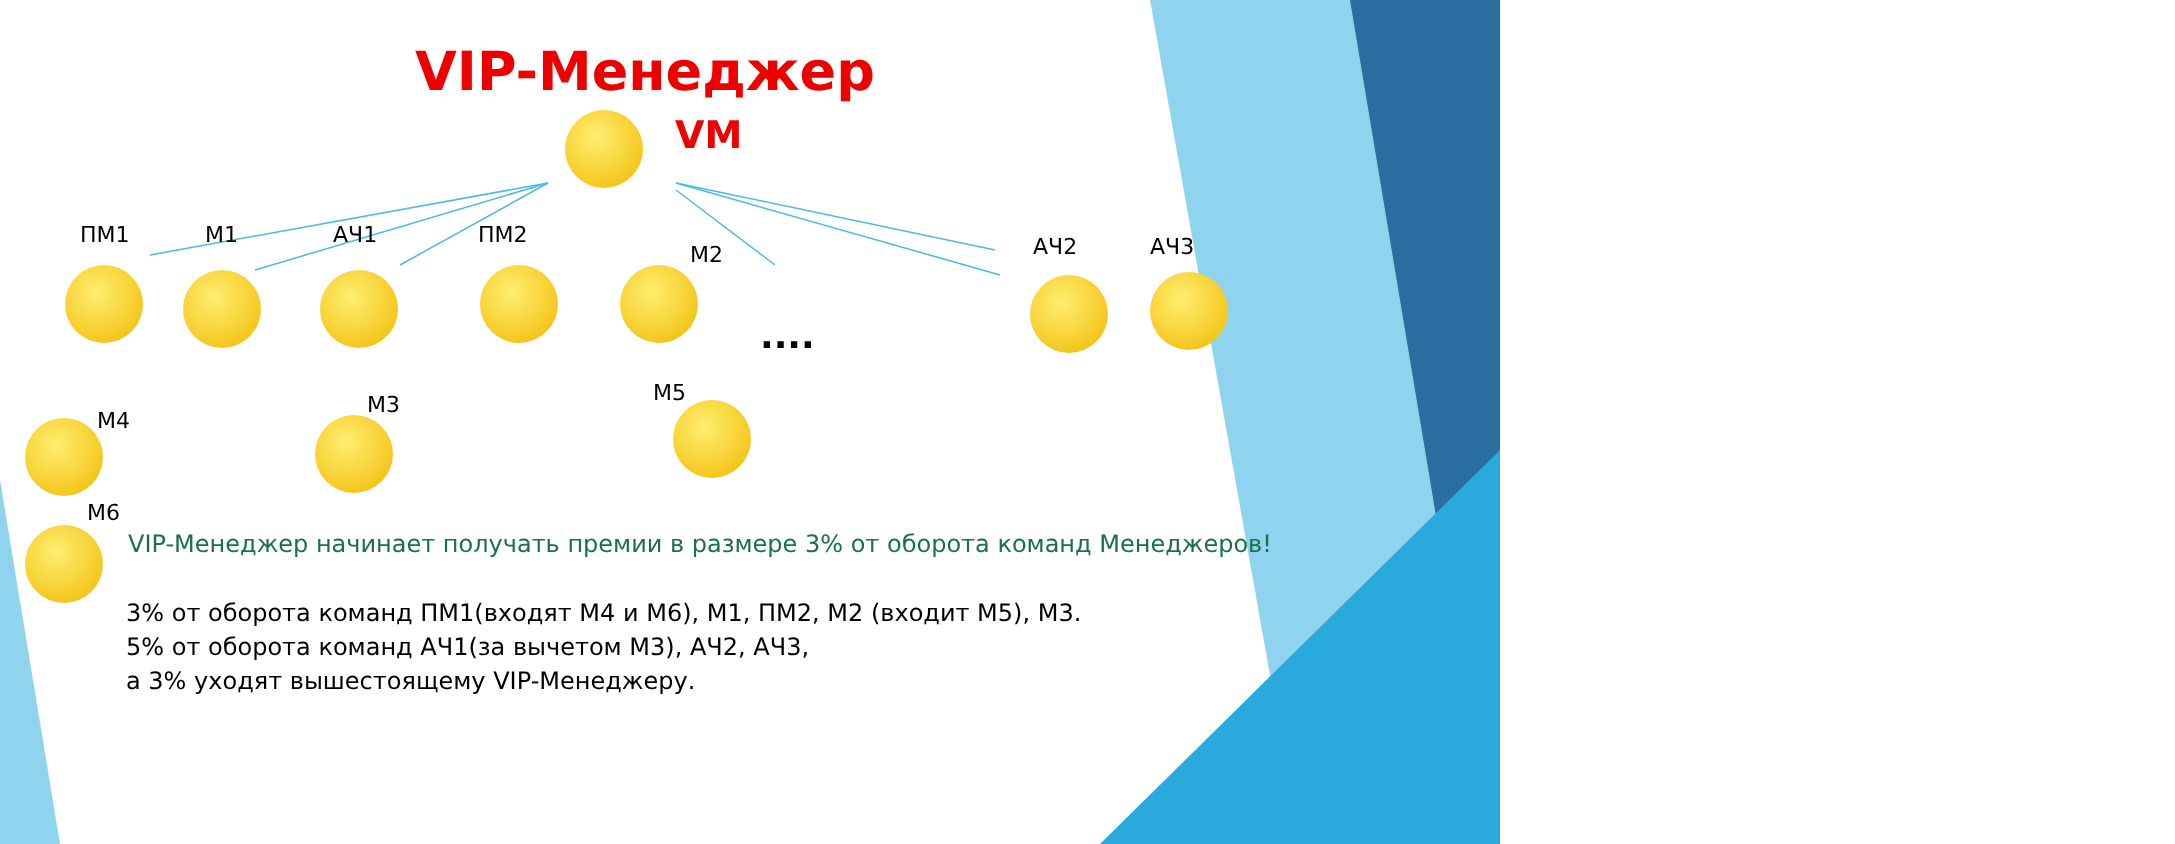VIP-Менеджер
VM
ПМ1 М1 АЧ1 ПМ2
М2 АЧ2 АЧ3
М4
М3 М5
М6
....
VIP-Менеджер начинает получать премии в размере 3% от оборота команд Менеджеров!
3% от оборота команд ПМ1(входят М4 и М6), М1, ПМ2, М2 (входит М5), М3.
5% от оборота команд АЧ1(за вычетом М3), АЧ2, АЧ3,
а 3% уходят вышестоящему VIP-Менеджеру.